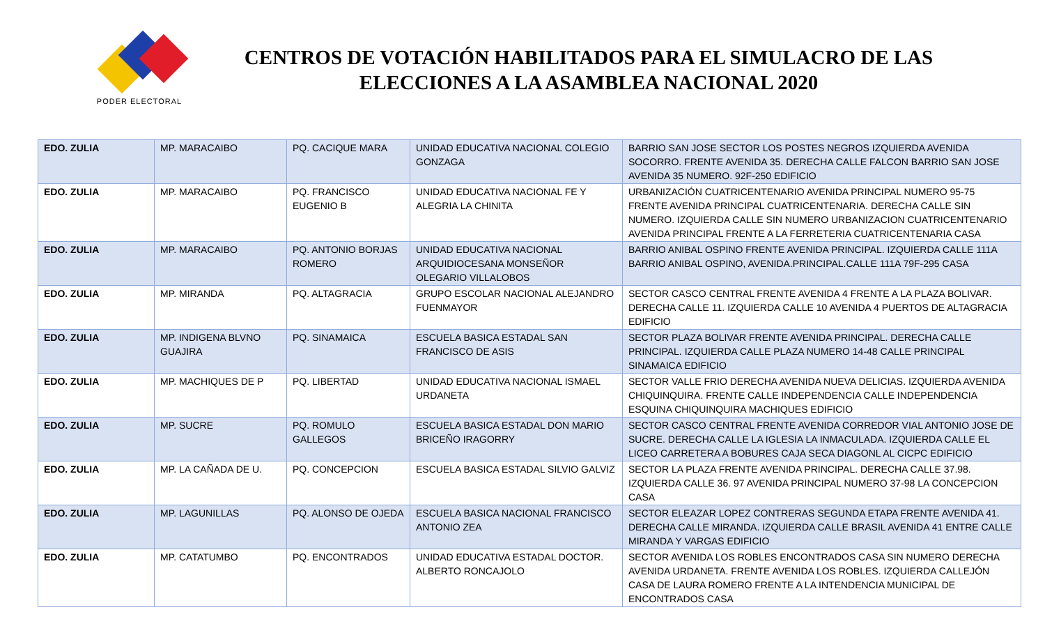PODER ELECTORAL
CENTROS DE VOTACIÓN HABILITADOS PARA EL SIMULACRO DE LAS ELECCIONES A LA ASAMBLEA NACIONAL 2020
| EDO. ZULIA | MP. MARACAIBO | PQ. CACIQUE MARA | UNIDAD EDUCATIVA NACIONAL COLEGIO GONZAGA | BARRIO SAN JOSE SECTOR LOS POSTES NEGROS IZQUIERDA AVENIDA SOCORRO. FRENTE AVENIDA 35. DERECHA CALLE FALCON BARRIO SAN JOSE AVENIDA 35 NUMERO. 92F-250 EDIFICIO |
| EDO. ZULIA | MP. MARACAIBO | PQ. FRANCISCO EUGENIO B | UNIDAD EDUCATIVA NACIONAL FE Y ALEGRIA LA CHINITA | URBANIZACIÓN CUATRICENTENARIO AVENIDA PRINCIPAL NUMERO 95-75 FRENTE AVENIDA PRINCIPAL CUATRICENTENARIA. DERECHA CALLE SIN NUMERO. IZQUIERDA CALLE SIN NUMERO URBANIZACION CUATRICENTENARIO AVENIDA PRINCIPAL FRENTE A LA FERRETERIA CUATRICENTENARIA CASA |
| EDO. ZULIA | MP. MARACAIBO | PQ. ANTONIO BORJAS ROMERO | UNIDAD EDUCATIVA NACIONAL ARQUIDIOCESANA MONSEÑOR OLEGARIO VILLALOBOS | BARRIO ANIBAL OSPINO FRENTE AVENIDA PRINCIPAL. IZQUIERDA CALLE 111A BARRIO ANIBAL OSPINO, AVENIDA.PRINCIPAL.CALLE 111A 79F-295 CASA |
| EDO. ZULIA | MP. MIRANDA | PQ. ALTAGRACIA | GRUPO ESCOLAR NACIONAL ALEJANDRO FUENMAYOR | SECTOR CASCO CENTRAL FRENTE AVENIDA 4 FRENTE A LA PLAZA BOLIVAR. DERECHA CALLE 11. IZQUIERDA CALLE 10 AVENIDA 4 PUERTOS DE ALTAGRACIA EDIFICIO |
| EDO. ZULIA | MP. INDIGENA BLVNO GUAJIRA | PQ. SINAMAICA | ESCUELA BASICA ESTADAL SAN FRANCISCO DE ASIS | SECTOR PLAZA BOLIVAR FRENTE AVENIDA PRINCIPAL. DERECHA CALLE PRINCIPAL. IZQUIERDA CALLE PLAZA NUMERO 14-48 CALLE PRINCIPAL SINAMAICA EDIFICIO |
| EDO. ZULIA | MP. MACHIQUES DE P | PQ. LIBERTAD | UNIDAD EDUCATIVA NACIONAL ISMAEL URDANETA | SECTOR VALLE FRIO DERECHA AVENIDA NUEVA DELICIAS. IZQUIERDA AVENIDA CHIQUINQUIRA. FRENTE CALLE INDEPENDENCIA CALLE INDEPENDENCIA ESQUINA CHIQUINQUIRA MACHIQUES EDIFICIO |
| EDO. ZULIA | MP. SUCRE | PQ. ROMULO GALLEGOS | ESCUELA BASICA ESTADAL DON MARIO BRICEÑO IRAGORRY | SECTOR CASCO CENTRAL FRENTE AVENIDA CORREDOR VIAL ANTONIO JOSE DE SUCRE. DERECHA CALLE LA IGLESIA LA INMACULADA. IZQUIERDA CALLE EL LICEO CARRETERA A BOBURES CAJA SECA DIAGONL AL CICPC EDIFICIO |
| EDO. ZULIA | MP. LA CAÑADA DE U. | PQ. CONCEPCION | ESCUELA BASICA ESTADAL SILVIO GALVIZ | SECTOR LA PLAZA FRENTE AVENIDA PRINCIPAL. DERECHA CALLE 37.98. IZQUIERDA CALLE 36. 97 AVENIDA PRINCIPAL NUMERO 37-98 LA CONCEPCION CASA |
| EDO. ZULIA | MP. LAGUNILLAS | PQ. ALONSO DE OJEDA | ESCUELA BASICA NACIONAL FRANCISCO ANTONIO ZEA | SECTOR ELEAZAR LOPEZ CONTRERAS SEGUNDA ETAPA FRENTE AVENIDA 41. DERECHA CALLE MIRANDA. IZQUIERDA CALLE BRASIL AVENIDA 41 ENTRE CALLE MIRANDA Y VARGAS EDIFICIO |
| EDO. ZULIA | MP. CATATUMBO | PQ. ENCONTRADOS | UNIDAD EDUCATIVA ESTADAL DOCTOR. ALBERTO RONCAJOLO | SECTOR AVENIDA LOS ROBLES ENCONTRADOS CASA SIN NUMERO DERECHA AVENIDA URDANETA. FRENTE AVENIDA LOS ROBLES. IZQUIERDA CALLEJÓN CASA DE LAURA ROMERO FRENTE A LA INTENDENCIA MUNICIPAL DE ENCONTRADOS CASA |